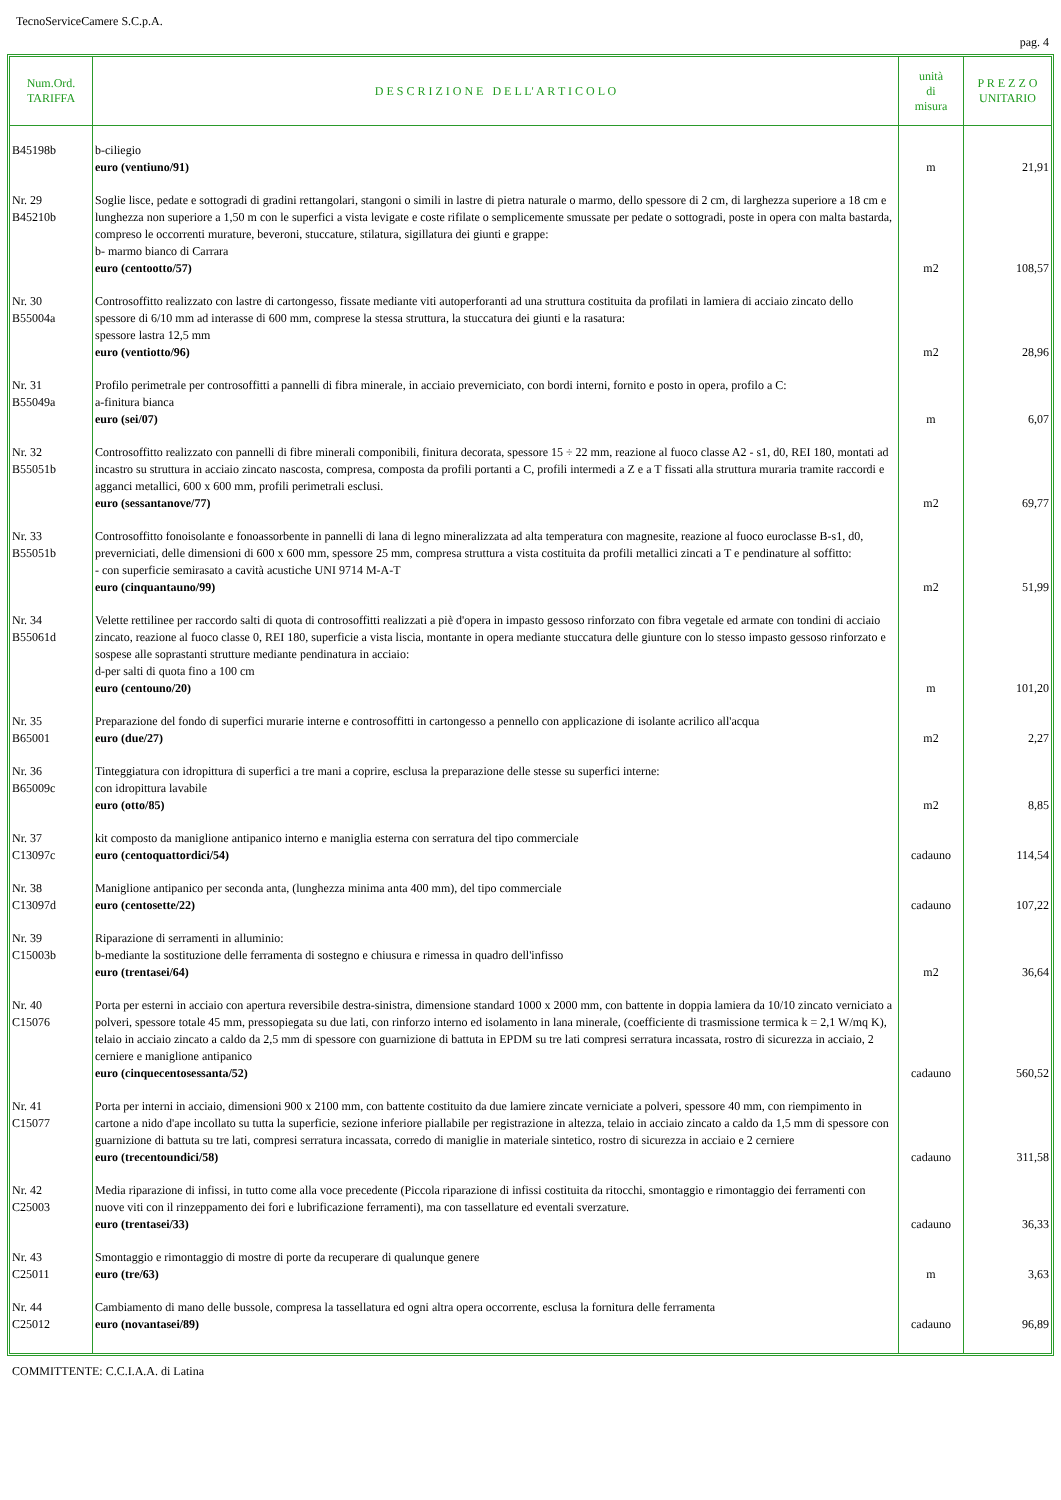TecnoServiceCamere S.C.p.A.
pag. 4
| Num.Ord. TARIFFA | D E S C R I Z I O N E D E L L' A R T I C O L O | unità di misura | P R E Z Z O UNITARIO |
| --- | --- | --- | --- |
| B45198b | b-ciliegio euro (ventiuno/91) | m | 21,91 |
| Nr. 29 B45210b | Soglie lisce, pedate e sottogradi di gradini rettangolari, stangoni o simili in lastre di pietra naturale o marmo, dello spessore di 2 cm, di larghezza superiore a 18 cm e lunghezza non superiore a 1,50 m con le superfici a vista levigate e coste rifilate o semplicemente smussate per pedate o sottogradi, poste in opera con malta bastarda, compreso le occorrenti murature, beveroni, stuccature, stilatura, sigillatura dei giunti e grappe: b- marmo bianco di Carrara euro (centootto/57) | m2 | 108,57 |
| Nr. 30 B55004a | Controsoffitto realizzato con lastre di cartongesso, fissate mediante viti autoperforanti ad una struttura costituita da profilati in lamiera di acciaio zincato dello spessore di 6/10 mm ad interasse di 600 mm, comprese la stessa struttura, la stuccatura dei giunti e la rasatura: spessore lastra 12,5 mm euro (ventiotto/96) | m2 | 28,96 |
| Nr. 31 B55049a | Profilo perimetrale per controsoffitti a pannelli di fibra minerale, in acciaio preverniciato, con bordi interni, fornito e posto in opera, profilo a C: a-finitura bianca euro (sei/07) | m | 6,07 |
| Nr. 32 B55051b | Controsoffitto realizzato con pannelli di fibre minerali componibili, finitura decorata, spessore 15 ÷ 22 mm, reazione al fuoco classe A2 - s1, d0, REI 180, montati ad incastro su struttura in acciaio zincato nascosta, compresa, composta da profili portanti a C, profili intermedi a Z e a T fissati alla struttura muraria tramite raccordi e agganci metallici, 600 x 600 mm, profili perimetrali esclusi. euro (sessantanove/77) | m2 | 69,77 |
| Nr. 33 B55051b | Controsoffitto fonoisolante e fonoassorbente in pannelli di lana di legno mineralizzata ad alta temperatura con magnesite, reazione al fuoco euroclasse B-s1, d0, preverniciati, delle dimensioni di 600 x 600 mm, spessore 25 mm, compresa struttura a vista costituita da profili metallici zincati a T e pendinature al soffitto: - con superficie semirasato a cavità acustiche UNI 9714 M-A-T euro (cinquantauno/99) | m2 | 51,99 |
| Nr. 34 B55061d | Velette rettilinee per raccordo salti di quota di controsoffitti realizzati a piè d'opera in impasto gessoso rinforzato con fibra vegetale ed armate con tondini di acciaio zincato, reazione al fuoco classe 0, REI 180, superficie a vista liscia, montante in opera mediante stuccatura delle giunture con lo stesso impasto gessoso rinforzato e sospese alle soprastanti strutture mediante pendinatura in acciaio: d-per salti di quota fino a 100 cm euro (centouno/20) | m | 101,20 |
| Nr. 35 B65001 | Preparazione del fondo di superfici murarie interne e controsoffitti in cartongesso a pennello con applicazione di isolante acrilico all'acqua euro (due/27) | m2 | 2,27 |
| Nr. 36 B65009c | Tinteggiatura con idropittura di superfici a tre mani a coprire, esclusa la preparazione delle stesse su superfici interne: con idropittura lavabile euro (otto/85) | m2 | 8,85 |
| Nr. 37 C13097c | kit composto da maniglione antipanico interno e maniglia esterna con serratura del tipo commerciale euro (centoquattordici/54) | cadauno | 114,54 |
| Nr. 38 C13097d | Maniglione antipanico per seconda anta, (lunghezza minima anta 400 mm), del tipo commerciale euro (centosette/22) | cadauno | 107,22 |
| Nr. 39 C15003b | Riparazione di serramenti in alluminio: b-mediante la sostituzione delle ferramenta di sostegno e chiusura e rimessa in quadro dell'infisso euro (trentasei/64) | m2 | 36,64 |
| Nr. 40 C15076 | Porta per esterni in acciaio con apertura reversibile destra-sinistra, dimensione standard 1000 x 2000 mm, con battente in doppia lamiera da 10/10 zincato verniciato a polveri, spessore totale 45 mm, pressopiegata su due lati, con rinforzo interno ed isolamento in lana minerale, (coefficiente di trasmissione termica k = 2,1 W/mq K), telaio in acciaio zincato a caldo da 2,5 mm di spessore con guarnizione di battuta in EPDM su tre lati compresi serratura incassata, rostro di sicurezza in acciaio, 2 cerniere e maniglione antipanico euro (cinquecentosessanta/52) | cadauno | 560,52 |
| Nr. 41 C15077 | Porta per interni in acciaio, dimensioni 900 x 2100 mm, con battente costituito da due lamiere zincate verniciate a polveri, spessore 40 mm, con riempimento in cartone a nido d'ape incollato su tutta la superficie, sezione inferiore piallabile per registrazione in altezza, telaio in acciaio zincato a caldo da 1,5 mm di spessore con guarnizione di battuta su tre lati, compresi serratura incassata, corredo di maniglie in materiale sintetico, rostro di sicurezza in acciaio e 2 cerniere euro (trecentoundici/58) | cadauno | 311,58 |
| Nr. 42 C25003 | Media riparazione di infissi, in tutto come alla voce precedente (Piccola riparazione di infissi costituita da ritocchi, smontaggio e rimontaggio dei ferramenti con nuove viti con il rinzeppamento dei fori e lubrificazione ferramenti), ma con tassellature ed eventali sverzature. euro (trentasei/33) | cadauno | 36,33 |
| Nr. 43 C25011 | Smontaggio e rimontaggio di mostre di porte da recuperare di qualunque genere euro (tre/63) | m | 3,63 |
| Nr. 44 C25012 | Cambiamento di mano delle bussole, compresa la tassellatura ed ogni altra opera occorrente, esclusa la fornitura delle ferramenta euro (novantasei/89) | cadauno | 96,89 |
COMMITTENTE: C.C.I.A.A. di Latina